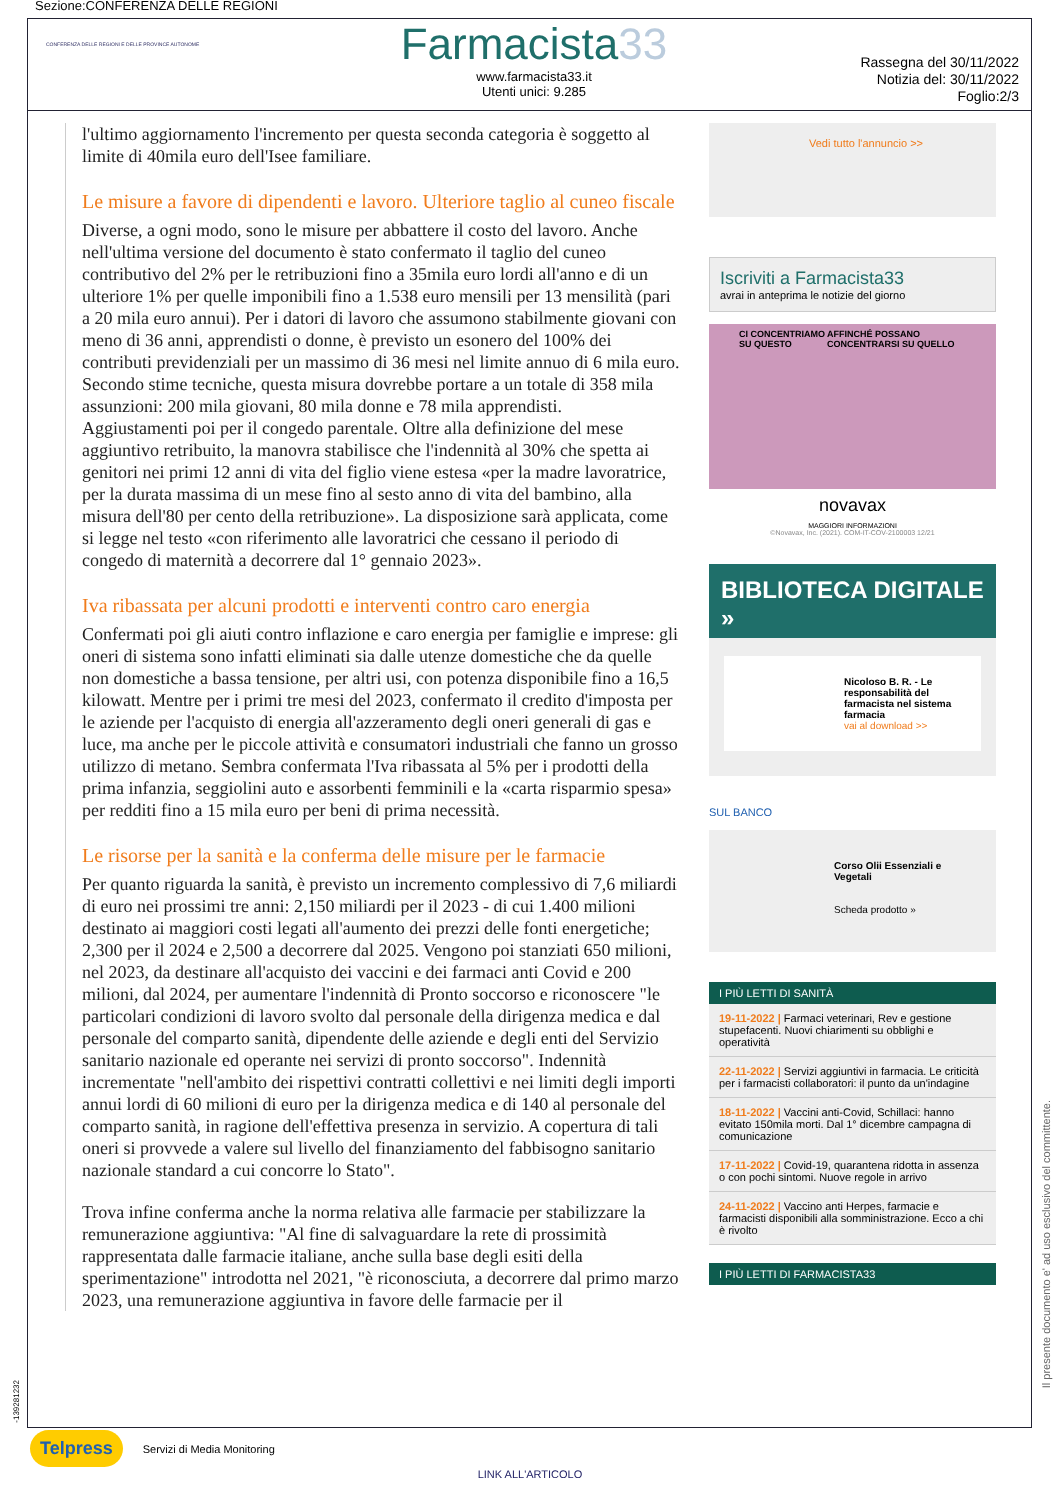Sezione:CONFERENZA DELLE REGIONI
CONFERENZA DELLE REGIONI E DELLE PROVINCE AUTONOME
Farmacista33
www.farmacista33.it
Utenti unici: 9.285
Rassegna del 30/11/2022
Notizia del: 30/11/2022
Foglio:2/3
l'ultimo aggiornamento l'incremento per questa seconda categoria è soggetto al limite di 40mila euro dell'Isee familiare.
Le misure a favore di dipendenti e lavoro. Ulteriore taglio al cuneo fiscale
Diverse, a ogni modo, sono le misure per abbattere il costo del lavoro. Anche nell'ultima versione del documento è stato confermato il taglio del cuneo contributivo del 2% per le retribuzioni fino a 35mila euro lordi all'anno e di un ulteriore 1% per quelle imponibili fino a 1.538 euro mensili per 13 mensilità (pari a 20 mila euro annui). Per i datori di lavoro che assumono stabilmente giovani con meno di 36 anni, apprendisti o donne, è previsto un esonero del 100% dei contributi previdenziali per un massimo di 36 mesi nel limite annuo di 6 mila euro. Secondo stime tecniche, questa misura dovrebbe portare a un totale di 358 mila assunzioni: 200 mila giovani, 80 mila donne e 78 mila apprendisti.
Aggiustamenti poi per il congedo parentale. Oltre alla definizione del mese aggiuntivo retribuito, la manovra stabilisce che l'indennità al 30% che spetta ai genitori nei primi 12 anni di vita del figlio viene estesa «per la madre lavoratrice, per la durata massima di un mese fino al sesto anno di vita del bambino, alla misura dell'80 per cento della retribuzione». La disposizione sarà applicata, come si legge nel testo «con riferimento alle lavoratrici che cessano il periodo di congedo di maternità a decorrere dal 1° gennaio 2023».
Iva ribassata per alcuni prodotti e interventi contro caro energia
Confermati poi gli aiuti contro inflazione e caro energia per famiglie e imprese: gli oneri di sistema sono infatti eliminati sia dalle utenze domestiche che da quelle non domestiche a bassa tensione, per altri usi, con potenza disponibile fino a 16,5 kilowatt. Mentre per i primi tre mesi del 2023, confermato il credito d'imposta per le aziende per l'acquisto di energia all'azzeramento degli oneri generali di gas e luce, ma anche per le piccole attività e consumatori industriali che fanno un grosso utilizzo di metano. Sembra confermata l'Iva ribassata al 5% per i prodotti della prima infanzia, seggiolini auto e assorbenti femminili e la «carta risparmio spesa» per redditi fino a 15 mila euro per beni di prima necessità.
Le risorse per la sanità e la conferma delle misure per le farmacie
Per quanto riguarda la sanità, è previsto un incremento complessivo di 7,6 miliardi di euro nei prossimi tre anni: 2,150 miliardi per il 2023 - di cui 1.400 milioni destinato ai maggiori costi legati all'aumento dei prezzi delle fonti energetiche; 2,300 per il 2024 e 2,500 a decorrere dal 2025. Vengono poi stanziati 650 milioni, nel 2023, da destinare all'acquisto dei vaccini e dei farmaci anti Covid e 200 milioni, dal 2024, per aumentare l'indennità di Pronto soccorso e riconoscere "le particolari condizioni di lavoro svolto dal personale della dirigenza medica e dal personale del comparto sanità, dipendente delle aziende e degli enti del Servizio sanitario nazionale ed operante nei servizi di pronto soccorso". Indennità incrementate "nell'ambito dei rispettivi contratti collettivi e nei limiti degli importi annui lordi di 60 milioni di euro per la dirigenza medica e di 140 al personale del comparto sanità, in ragione dell'effettiva presenza in servizio. A copertura di tali oneri si provvede a valere sul livello del finanziamento del fabbisogno sanitario nazionale standard a cui concorre lo Stato".
Trova infine conferma anche la norma relativa alle farmacie per stabilizzare la remunerazione aggiuntiva: "Al fine di salvaguardare la rete di prossimità rappresentata dalle farmacie italiane, anche sulla base degli esiti della sperimentazione" introdotta nel 2021, "è riconosciuta, a decorrere dal primo marzo 2023, una remunerazione aggiuntiva in favore delle farmacie per il
Vedi tutto l'annuncio >>
Iscriviti a Farmacista33
avrai in anteprima le notizie del giorno
CI CONCENTRIAMO SU QUESTO AFFINCHÉ POSSANO CONCENTRARSI SU QUELLO
novavax
MAGGIORI INFORMAZIONI
©Novavax, Inc. (2021). COM-IT-COV-2100003 12/21
BIBLIOTECA DIGITALE »
Nicoloso B. R. - Le responsabilità del farmacista nel sistema farmacia
vai al download >>
SUL BANCO
Corso Olii Essenziali e Vegetali
Scheda prodotto »
I PIÙ LETTI DI SANITÀ
19-11-2022 | Farmaci veterinari, Rev e gestione stupefacenti. Nuovi chiarimenti su obblighi e operatività
22-11-2022 | Servizi aggiuntivi in farmacia. Le criticità per i farmacisti collaboratori: il punto da un'indagine
18-11-2022 | Vaccini anti-Covid, Schillaci: hanno evitato 150mila morti. Dal 1° dicembre campagna di comunicazione
17-11-2022 | Covid-19, quarantena ridotta in assenza o con pochi sintomi. Nuove regole in arrivo
24-11-2022 | Vaccino anti Herpes, farmacie e farmacisti disponibili alla somministrazione. Ecco a chi è rivolto
I PIÙ LETTI DI FARMACISTA33
-139281232
Il presente documento e' ad uso esclusivo del committente.
Telpress Servizi di Media Monitoring
LINK ALL'ARTICOLO